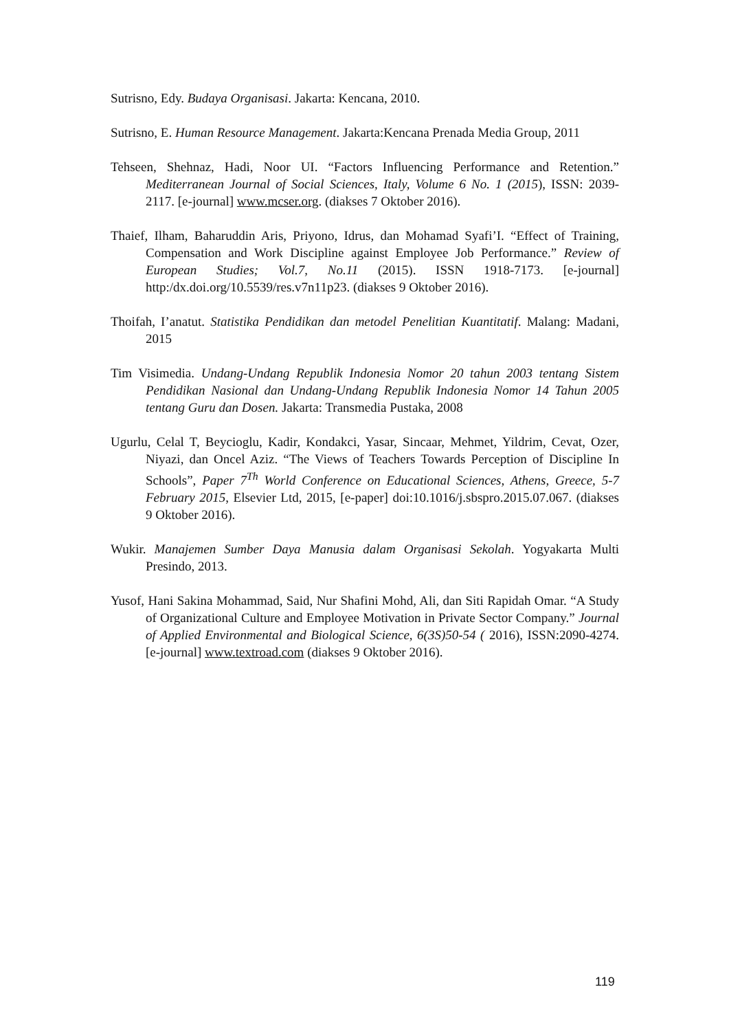Sutrisno, Edy. Budaya Organisasi. Jakarta: Kencana, 2010.
Sutrisno, E. Human Resource Management. Jakarta:Kencana Prenada Media Group, 2011
Tehseen, Shehnaz, Hadi, Noor UI. “Factors Influencing Performance and Retention.” Mediterranean Journal of Social Sciences, Italy, Volume 6 No. 1 (2015), ISSN: 2039-2117. [e-journal] www.mcser.org. (diakses 7 Oktober 2016).
Thaief, Ilham, Baharuddin Aris, Priyono, Idrus, dan Mohamad Syafi’I. “Effect of Training, Compensation and Work Discipline against Employee Job Performance.” Review of European Studies; Vol.7, No.11 (2015). ISSN 1918-7173. [e-journal] http:/dx.doi.org/10.5539/res.v7n11p23. (diakses 9 Oktober 2016).
Thoifah, I’anatut. Statistika Pendidikan dan metodel Penelitian Kuantitatif. Malang: Madani, 2015
Tim Visimedia. Undang-Undang Republik Indonesia Nomor 20 tahun 2003 tentang Sistem Pendidikan Nasional dan Undang-Undang Republik Indonesia Nomor 14 Tahun 2005 tentang Guru dan Dosen. Jakarta: Transmedia Pustaka, 2008
Ugurlu, Celal T, Beycioglu, Kadir, Kondakci, Yasar, Sincaar, Mehmet, Yildrim, Cevat, Ozer, Niyazi, dan Oncel Aziz. “The Views of Teachers Towards Perception of Discipline In Schools”, Paper 7<sup>Th</sup> World Conference on Educational Sciences, Athens, Greece, 5-7 February 2015, Elsevier Ltd, 2015, [e-paper] doi:10.1016/j.sbspro.2015.07.067. (diakses 9 Oktober 2016).
Wukir. Manajemen Sumber Daya Manusia dalam Organisasi Sekolah. Yogyakarta Multi Presindo, 2013.
Yusof, Hani Sakina Mohammad, Said, Nur Shafini Mohd, Ali, dan Siti Rapidah Omar. “A Study of Organizational Culture and Employee Motivation in Private Sector Company.” Journal of Applied Environmental and Biological Science, 6(3S)50-54 ( 2016), ISSN:2090-4274. [e-journal] www.textroad.com (diakses 9 Oktober 2016).
119